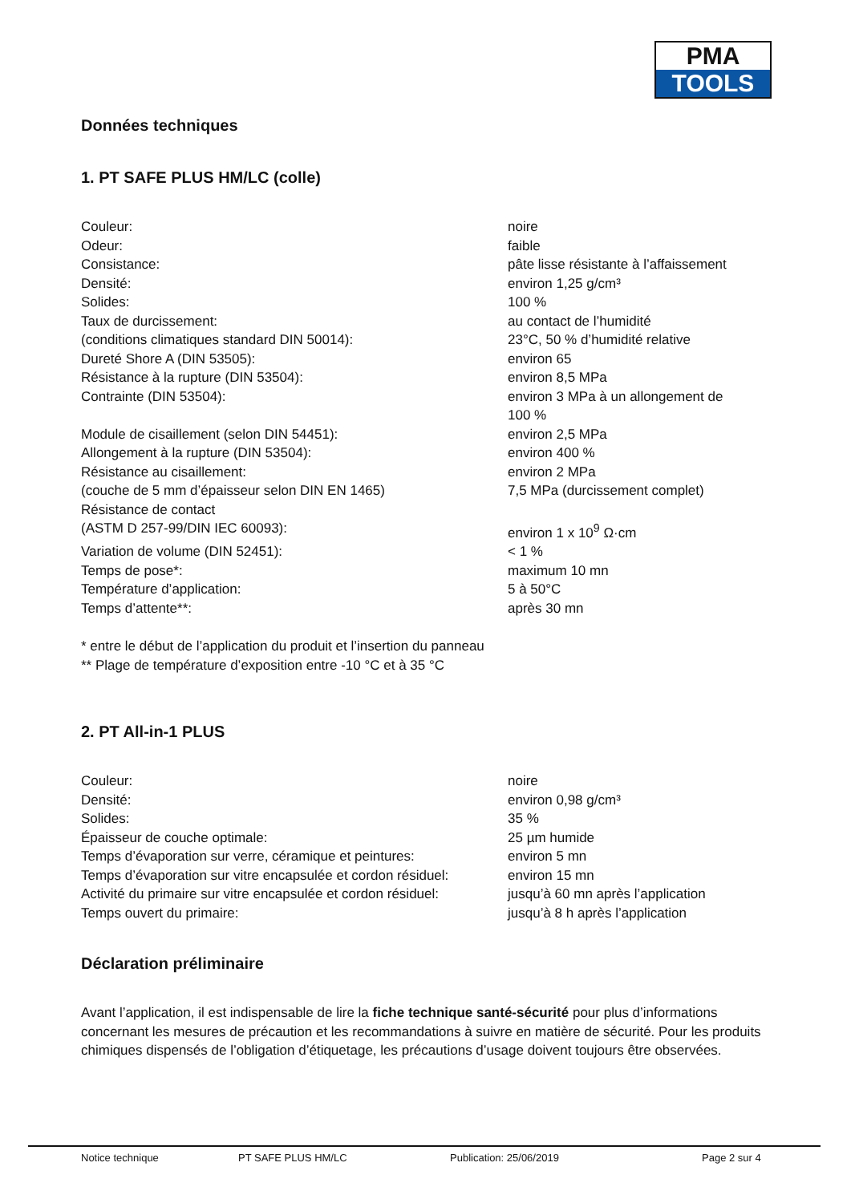PMA
TOOLS
Données techniques
1. PT SAFE PLUS HM/LC (colle)
| Couleur: | noire |
| Odeur: | faible |
| Consistance: | pâte lisse résistante à l’affaissement |
| Densité: | environ 1,25 g/cm³ |
| Solides: | 100 % |
| Taux de durcissement: | au contact de l’humidité |
| (conditions climatiques standard DIN 50014): | 23°C, 50 % d’humidité relative |
| Dureté Shore A (DIN 53505): | environ 65 |
| Résistance à la rupture (DIN 53504): | environ 8,5 MPa |
| Contrainte (DIN 53504): | environ 3 MPa à un allongement de 100 % |
| Module de cisaillement (selon DIN 54451): | environ 2,5 MPa |
| Allongement à la rupture (DIN 53504): | environ 400 % |
| Résistance au cisaillement: | environ 2 MPa |
| (couche de 5 mm d’épaisseur selon DIN EN 1465) | 7,5 MPa (durcissement complet) |
| Résistance de contact (ASTM D 257-99/DIN IEC 60093): | environ 1 x 10<sup>9</sup> Ω·cm |
| Variation de volume (DIN 52451): | < 1 % |
| Temps de pose*: | maximum 10 mn |
| Température d’application: | 5 à 50°C |
| Temps d’attente**: | après 30 mn |
* entre le début de l’application du produit et l’insertion du panneau
** Plage de température d’exposition entre -10 °C et à 35 °C
2. PT All-in-1 PLUS
| Couleur: | noire |
| Densité: | environ 0,98 g/cm³ |
| Solides: | 35 % |
| Épaisseur de couche optimale: | 25 µm humide |
| Temps d’évaporation sur verre, céramique et peintures: | environ 5 mn |
| Temps d’évaporation sur vitre encapsulée et cordon résiduel: | environ 15 mn |
| Activité du primaire sur vitre encapsulée et cordon résiduel: | jusqu’à 60 mn après l’application |
| Temps ouvert du primaire: | jusqu’à 8 h après l’application |
Déclaration préliminaire
Avant l’application, il est indispensable de lire la fiche technique santé-sécurité pour plus d’informations concernant les mesures de précaution et les recommandations à suivre en matière de sécurité. Pour les produits chimiques dispensés de l’obligation d’étiquetage, les précautions d’usage doivent toujours être observées.
Notice technique PT SAFE PLUS HM/LC Publication: 25/06/2019 Page 2 sur 4